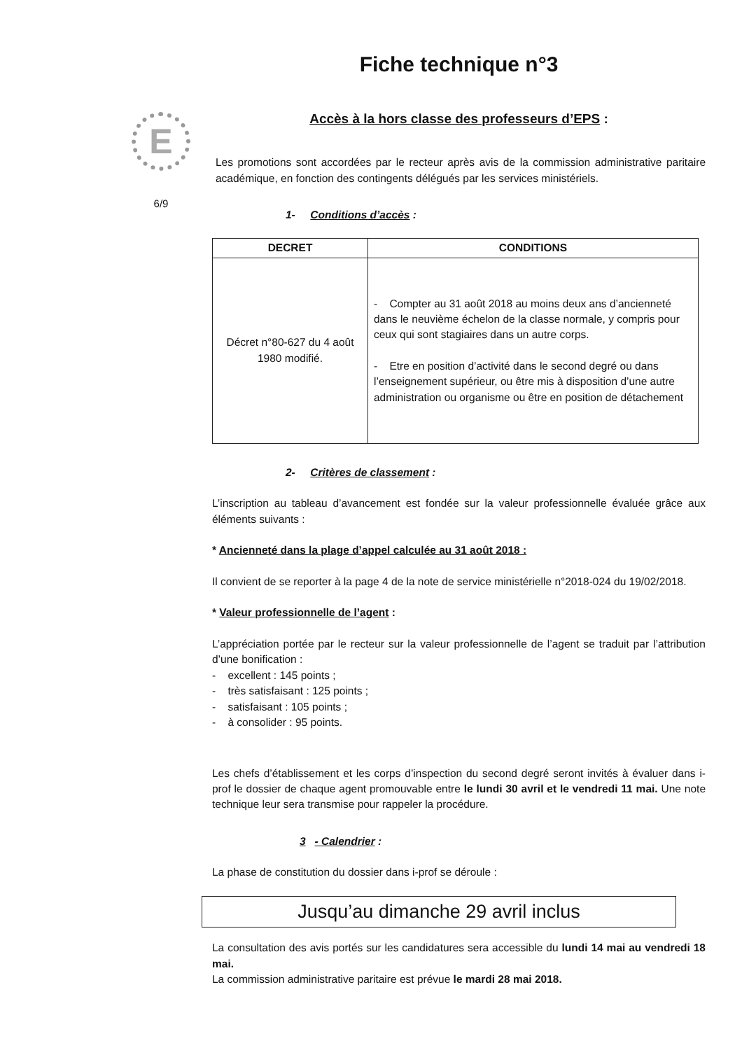E
6/9
Fiche technique n°3
Accès à la hors classe des professeurs d’EPS :
Les promotions sont accordées par le recteur après avis de la commission administrative paritaire académique, en fonction des contingents délégués par les services ministériels.
1- Conditions d’accès :
| DECRET | CONDITIONS |
| --- | --- |
| Décret n°80-627 du 4 août 1980 modifié. | - Compter au 31 août 2018 au moins deux ans d’ancienneté dans le neuvième échelon de la classe normale, y compris pour ceux qui sont stagiaires dans un autre corps. - Etre en position d’activité dans le second degré ou dans l’enseignement supérieur, ou être mis à disposition d’une autre administration ou organisme ou être en position de détachement |
2- Critères de classement :
L’inscription au tableau d’avancement est fondée sur la valeur professionnelle évaluée grâce aux éléments suivants :
* Ancienneté dans la plage d’appel calculée au 31 août 2018 :
Il convient de se reporter à la page 4 de la note de service ministérielle n°2018-024 du 19/02/2018.
* Valeur professionnelle de l’agent :
L’appréciation portée par le recteur sur la valeur professionnelle de l’agent se traduit par l’attribution d’une bonification :
- excellent : 145 points ;
- très satisfaisant : 125 points ;
- satisfaisant : 105 points ;
- à consolider : 95 points.
Les chefs d’établissement et les corps d’inspection du second degré seront invités à évaluer dans i-prof le dossier de chaque agent promouvable entre le lundi 30 avril et le vendredi 11 mai. Une note technique leur sera transmise pour rappeler la procédure.
3 - Calendrier :
La phase de constitution du dossier dans i-prof se déroule :
Jusqu’au dimanche 29 avril inclus
La consultation des avis portés sur les candidatures sera accessible du lundi 14 mai au vendredi 18 mai.
La commission administrative paritaire est prévue le mardi 28 mai 2018.